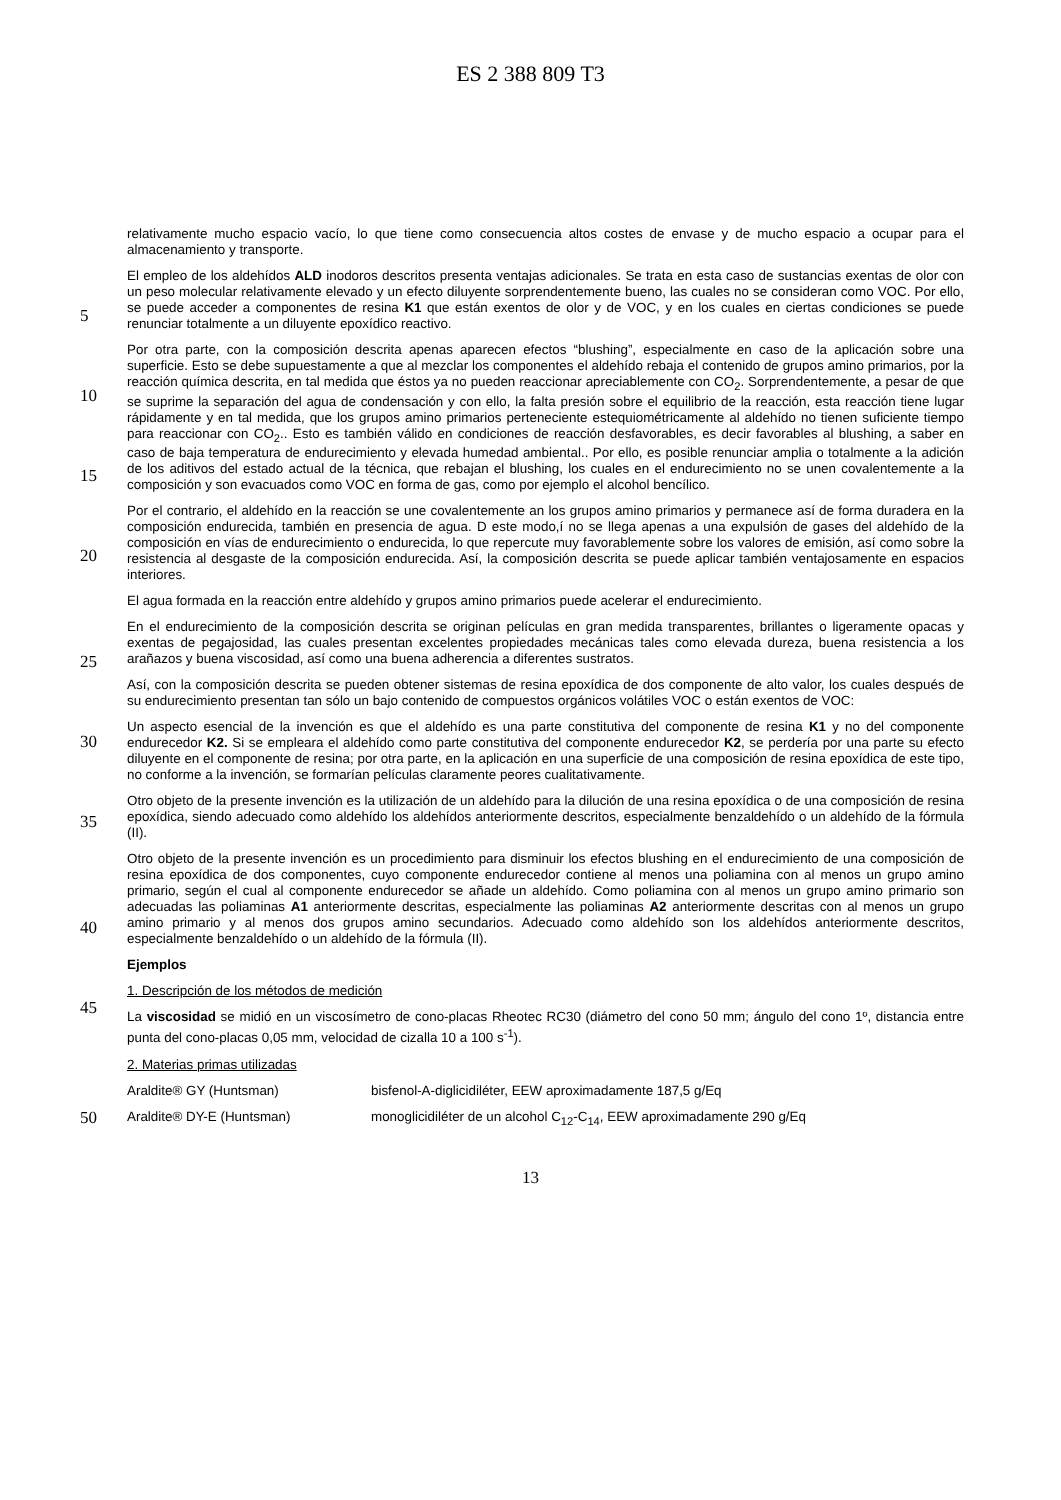ES 2 388 809 T3
relativamente mucho espacio vacío, lo que tiene como consecuencia altos costes de envase y de mucho espacio a ocupar para el almacenamiento y transporte.
5
El empleo de los aldehídos ALD inodoros descritos presenta ventajas adicionales. Se trata en esta caso de sustancias exentas de olor con un peso molecular relativamente elevado y un efecto diluyente sorprendentemente bueno, las cuales no se consideran como VOC. Por ello, se puede acceder a componentes de resina K1 que están exentos de olor y de VOC, y en los cuales en ciertas condiciones se puede renunciar totalmente a un diluyente epoxídico reactivo.
10
15
Por otra parte, con la composición descrita apenas aparecen efectos “blushing”, especialmente en caso de la aplicación sobre una superficie. Esto se debe supuestamente a que al mezclar los componentes el aldehído rebaja el contenido de grupos amino primarios, por la reacción química descrita, en tal medida que éstos ya no pueden reaccionar apreciablemente con CO<sub>2</sub>. Sorprendentemente, a pesar de que se suprime la separación del agua de condensación y con ello, la falta presión sobre el equilibrio de la reacción, esta reacción tiene lugar rápidamente y en tal medida, que los grupos amino primarios perteneciente estequiométricamente al aldehído no tienen suficiente tiempo para reaccionar con CO<sub>2</sub>.. Esto es también válido en condiciones de reacción desfavorables, es decir favorables al blushing, a saber en caso de baja temperatura de endurecimiento y elevada humedad ambiental.. Por ello, es posible renunciar amplia o totalmente a la adición de los aditivos del estado actual de la técnica, que rebajan el blushing, los cuales en el endurecimiento no se unen covalentemente a la composición y son evacuados como VOC en forma de gas, como por ejemplo el alcohol bencílico.
20
Por el contrario, el aldehído en la reacción se une covalentemente an los grupos amino primarios y permanece así de forma duradera en la composición endurecida, también en presencia de agua. D este modo,í no se llega apenas a una expulsión de gases del aldehído de la composición en vías de endurecimiento o endurecida, lo que repercute muy favorablemente sobre los valores de emisión, así como sobre la resistencia al desgaste de la composición endurecida. Así, la composición descrita se puede aplicar también ventajosamente en espacios interiores.
El agua formada en la reacción entre aldehído y grupos amino primarios puede acelerar el endurecimiento.
25
En el endurecimiento de la composición descrita se originan películas en gran medida transparentes, brillantes o ligeramente opacas y exentas de pegajosidad, las cuales presentan excelentes propiedades mecánicas tales como elevada dureza, buena resistencia a los arañazos y buena viscosidad, así como una buena adherencia a diferentes sustratos.
30
Así, con la composición descrita se pueden obtener sistemas de resina epoxídica de dos componente de alto valor, los cuales después de su endurecimiento presentan tan sólo un bajo contenido de compuestos orgánicos volátiles VOC o están exentos de VOC:
35
Un aspecto esencial de la invención es que el aldehído es una parte constitutiva del componente de resina K1 y no del componente endurecedor K2. Si se empleara el aldehído como parte constitutiva del componente endurecedor K2, se perdería por una parte su efecto diluyente en el componente de resina; por otra parte, en la aplicación en una superficie de una composición de resina epoxídica de este tipo, no conforme a la invención, se formarían películas claramente peores cualitativamente.
Otro objeto de la presente invención es la utilización de un aldehído para la dilución de una resina epoxídica o de una composición de resina epoxídica, siendo adecuado como aldehído los aldehídos anteriormente descritos, especialmente benzaldehído o un aldehído de la fórmula (II).
40
45
Otro objeto de la presente invención es un procedimiento para disminuir los efectos blushing en el endurecimiento de una composición de resina epoxídica de dos componentes, cuyo componente endurecedor contiene al menos una poliamina con al menos un grupo amino primario, según el cual al componente endurecedor se añade un aldehído. Como poliamina con al menos un grupo amino primario son adecuadas las poliaminas A1 anteriormente descritas, especialmente las poliaminas A2 anteriormente descritas con al menos un grupo amino primario y al menos dos grupos amino secundarios. Adecuado como aldehído son los aldehídos anteriormente descritos, especialmente benzaldehído o un aldehído de la fórmula (II).
Ejemplos
1. Descripción de los métodos de medición
50
La viscosidad se midió en un viscosímetro de cono-placas Rheotec RC30 (diámetro del cono 50 mm; ángulo del cono 1º, distancia entre punta del cono-placas 0,05 mm, velocidad de cizalla 10 a 100 s<sup>-1</sup>).
2. Materias primas utilizadas
Araldite® GY (Huntsman) bisfenol-A-diglicidiléter, EEW aproximadamente 187,5 g/Eq
Araldite® DY-E (Huntsman) monoglicidiléter de un alcohol C<sub>12</sub>-C<sub>14</sub>, EEW aproximadamente 290 g/Eq
13